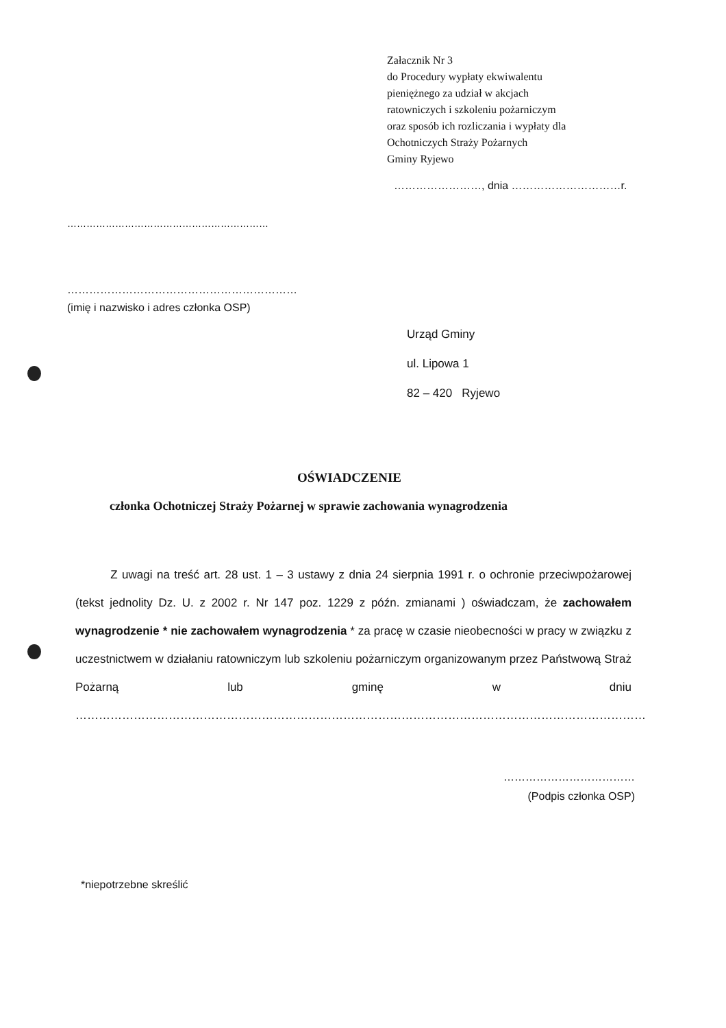Załacznik Nr 3
do Procedury wypłaty ekwiwalentu
pieniężnego za udział w akcjach
ratowniczych i szkoleniu pożarniczym
oraz sposób ich rozliczania i wypłaty dla
Ochotniczych Straży Pożarnych
Gminy Ryjewo
……………………, dnia …………………………r.
………………………………………………………
………………………………………………………
(imię i nazwisko i adres członka OSP)
Urząd Gminy
ul. Lipowa 1
82 – 420 Ryjewo
OŚWIADCZENIE
członka Ochotniczej Straży Pożarnej w sprawie zachowania wynagrodzenia
Z uwagi na treść art. 28 ust. 1 – 3 ustawy z dnia 24 sierpnia 1991 r. o ochronie przeciwpożarowej (tekst jednolity Dz. U. z 2002 r. Nr 147 poz. 1229 z późn. zmianami ) oświadczam, że zachowałem wynagrodzenie * nie zachowałem wynagrodzenia * za pracę w czasie nieobecności w pracy w związku z uczestnictwem w działaniu ratowniczym lub szkoleniu pożarniczym organizowanym przez Państwową Straż Pożarną lub gminę w dniu …………………………………………………………………………………………………………………………………
………………………………
(Podpis członka OSP)
*niepotrzebne skreślić